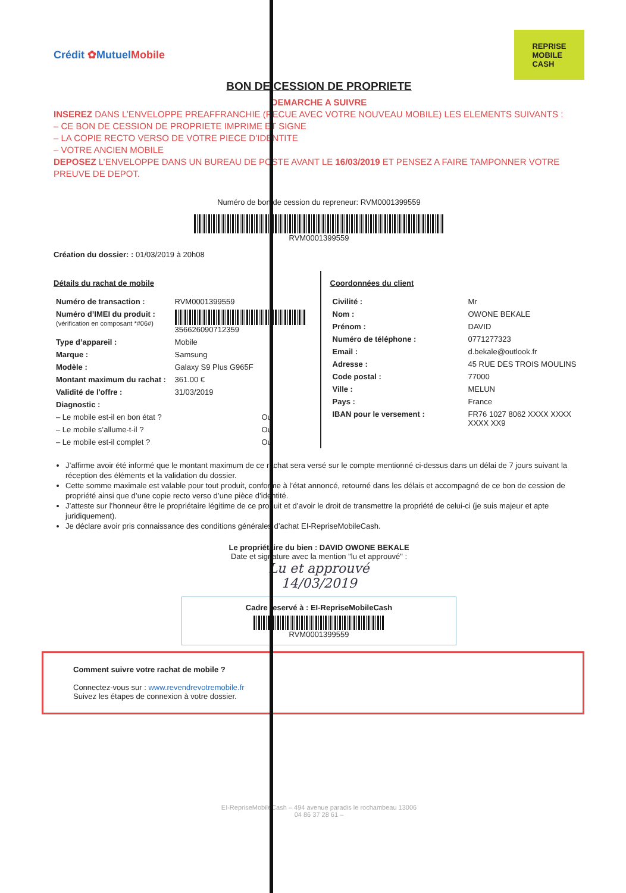Crédit ✿MutuelMobile
REPRISE
MOBILE
CASH
BON DE CESSION DE PROPRIETE
DEMARCHE A SUIVRE
INSEREZ DANS L’ENVELOPPE PREAFFRANCHIE (RECUE AVEC VOTRE NOUVEAU MOBILE) LES ELEMENTS SUIVANTS :
– CE BON DE CESSION DE PROPRIETE IMPRIME ET SIGNE
– LA COPIE RECTO VERSO DE VOTRE PIECE D’IDENTITE
– VOTRE ANCIEN MOBILE
DEPOSEZ L’ENVELOPPE DANS UN BUREAU DE POSTE AVANT LE 16/03/2019 ET PENSEZ A FAIRE TAMPONNER VOTRE PREUVE DE DEPOT.
Numéro de bon de cession du repreneur: RVM0001399559
RVM0001399559
Création du dossier: : 01/03/2019 à 20h08
Détails du rachat de mobile
| Numéro de transaction : | RVM0001399559 |
| Numéro d’IMEI du produit : (vérification en composant *#06#) | 356626090712359 |
| Type d’appareil : | Mobile |
| Marque : | Samsung |
| Modèle : | Galaxy S9 Plus G965F |
| Montant maximum du rachat : | 361.00 € |
| Validité de l'offre : | 31/03/2019 |
| Diagnostic : | |
| – Le mobile est-il en bon état ? | Oui |
| – Le mobile s’allume-t-il ? | Oui |
| – Le mobile est-il complet ? | Oui |
Coordonnées du client
| Civilité : | Mr |
| Nom : | OWONE BEKALE |
| Prénom : | DAVID |
| Numéro de téléphone : | 0771277323 |
| Email : | d.bekale@outlook.fr |
| Adresse : | 45 RUE DES TROIS MOULINS |
| Code postal : | 77000 |
| Ville : | MELUN |
| Pays : | France |
| IBAN pour le versement : | FR76 1027 8062 XXXX XXXX XXXX XX9 |
J’affirme avoir été informé que le montant maximum de ce rachat sera versé sur le compte mentionné ci-dessus dans un délai de 7 jours suivant la réception des éléments et la validation du dossier.
Cette somme maximale est valable pour tout produit, conforme à l’état annoncé, retourné dans les délais et accompagné de ce bon de cession de propriété ainsi que d’une copie recto verso d’une pièce d’identité.
J’atteste sur l’honneur être le propriétaire légitime de ce produit et d’avoir le droit de transmettre la propriété de celui-ci (je suis majeur et apte juridiquement).
Je déclare avoir pris connaissance des conditions générales d’achat EI-RepriseMobileCash.
Le propriétaire du bien : DAVID OWONE BEKALE
Date et signature avec la mention "lu et approuvé" :
Lu et approuvé
14/03/2019
Cadre reservé à : EI-RepriseMobileCash
RVM0001399559
Comment suivre votre rachat de mobile ?
Connectez-vous sur : www.revendrevotremobile.fr
Suivez les étapes de connexion à votre dossier.
EI-RepriseMobileCash – 494 avenue paradis le rochambeau 13006
04 86 37 28 61 –